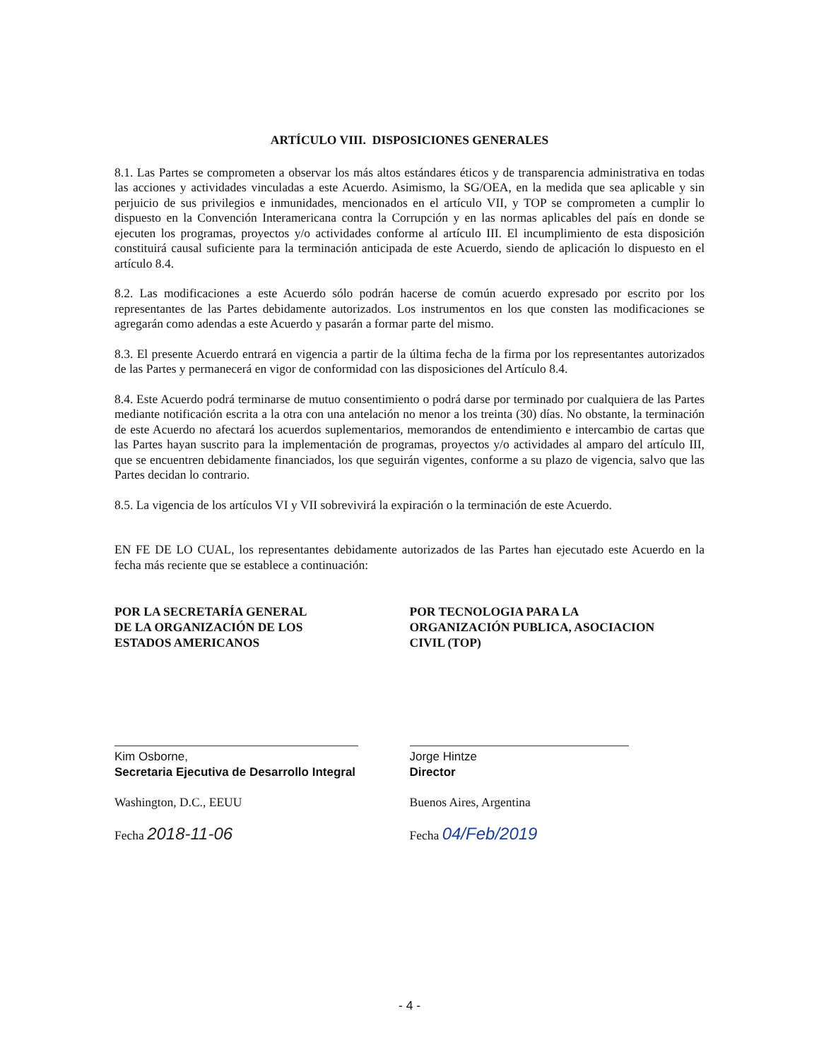ARTÍCULO VIII. DISPOSICIONES GENERALES
8.1. Las Partes se comprometen a observar los más altos estándares éticos y de transparencia administrativa en todas las acciones y actividades vinculadas a este Acuerdo. Asimismo, la SG/OEA, en la medida que sea aplicable y sin perjuicio de sus privilegios e inmunidades, mencionados en el artículo VII, y TOP se comprometen a cumplir lo dispuesto en la Convención Interamericana contra la Corrupción y en las normas aplicables del país en donde se ejecuten los programas, proyectos y/o actividades conforme al artículo III. El incumplimiento de esta disposición constituirá causal suficiente para la terminación anticipada de este Acuerdo, siendo de aplicación lo dispuesto en el artículo 8.4.
8.2. Las modificaciones a este Acuerdo sólo podrán hacerse de común acuerdo expresado por escrito por los representantes de las Partes debidamente autorizados. Los instrumentos en los que consten las modificaciones se agregarán como adendas a este Acuerdo y pasarán a formar parte del mismo.
8.3. El presente Acuerdo entrará en vigencia a partir de la última fecha de la firma por los representantes autorizados de las Partes y permanecerá en vigor de conformidad con las disposiciones del Artículo 8.4.
8.4. Este Acuerdo podrá terminarse de mutuo consentimiento o podrá darse por terminado por cualquiera de las Partes mediante notificación escrita a la otra con una antelación no menor a los treinta (30) días. No obstante, la terminación de este Acuerdo no afectará los acuerdos suplementarios, memorandos de entendimiento e intercambio de cartas que las Partes hayan suscrito para la implementación de programas, proyectos y/o actividades al amparo del artículo III, que se encuentren debidamente financiados, los que seguirán vigentes, conforme a su plazo de vigencia, salvo que las Partes decidan lo contrario.
8.5. La vigencia de los artículos VI y VII sobrevivirá la expiración o la terminación de este Acuerdo.
EN FE DE LO CUAL, los representantes debidamente autorizados de las Partes han ejecutado este Acuerdo en la fecha más reciente que se establece a continuación:
POR LA SECRETARÍA GENERAL
DE LA ORGANIZACIÓN DE LOS
ESTADOS AMERICANOS
Kim Osborne,
Secretaria Ejecutiva de Desarrollo Integral
Washington, D.C., EEUU
Fecha 2018-11-06
POR TECNOLOGIA PARA LA
ORGANIZACIÓN PUBLICA, ASOCIACION
CIVIL (TOP)
Jorge Hintze
Director
Buenos Aires, Argentina
Fecha 04/Feb/2019
- 4 -